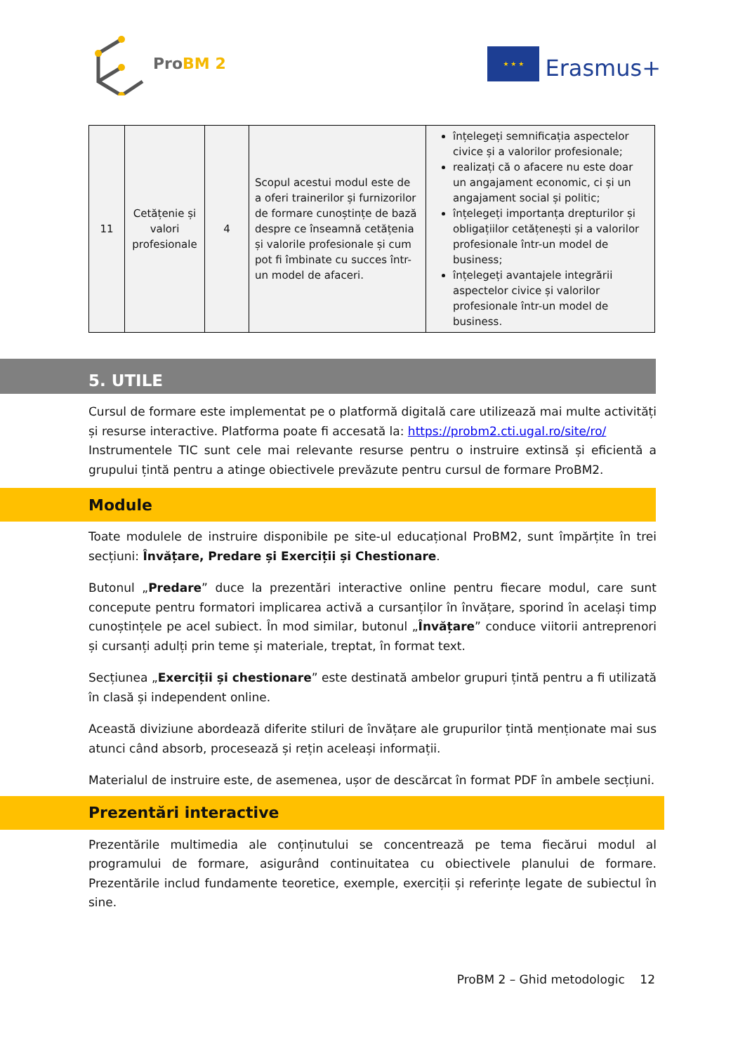ProBM 2
★ ★ ★
Erasmus+
| 11 | Cetățenie și valori profesionale | 4 | Scopul acestui modul este de a oferi trainerilor și furnizorilor de formare cunoștințe de bază despre ce înseamnă cetățenia și valorile profesionale și cum pot fi îmbinate cu succes într-un model de afaceri. | înțelegeți semnificația aspectelor civice și a valorilor profesionale; realizați că o afacere nu este doar un angajament economic, ci și un angajament social și politic; înțelegeți importanța drepturilor și obligațiilor cetățenești și a valorilor profesionale într-un model de business; înțelegeți avantajele integrării aspectelor civice și valorilor profesionale într-un model de business. |
5. UTILE
Cursul de formare este implementat pe o platformă digitală care utilizează mai multe activități și resurse interactive. Platforma poate fi accesată la: https://probm2.cti.ugal.ro/site/ro/
Instrumentele TIC sunt cele mai relevante resurse pentru o instruire extinsă și eficientă a grupului țintă pentru a atinge obiectivele prevăzute pentru cursul de formare ProBM2.
Module
Toate modulele de instruire disponibile pe site-ul educațional ProBM2, sunt împărțite în trei secțiuni: Învățare, Predare și Exerciții și Chestionare.
Butonul „Predare” duce la prezentări interactive online pentru fiecare modul, care sunt concepute pentru formatori implicarea activă a cursanților în învățare, sporind în același timp cunoștințele pe acel subiect. În mod similar, butonul „Învățare” conduce viitorii antreprenori și cursanți adulți prin teme și materiale, treptat, în format text.
Secțiunea „Exerciții și chestionare” este destinată ambelor grupuri țintă pentru a fi utilizată în clasă și independent online.
Această diviziune abordează diferite stiluri de învățare ale grupurilor țintă menționate mai sus atunci când absorb, procesează și rețin aceleași informații.
Materialul de instruire este, de asemenea, ușor de descărcat în format PDF în ambele secțiuni.
Prezentări interactive
Prezentările multimedia ale conținutului se concentrează pe tema fiecărui modul al programului de formare, asigurând continuitatea cu obiectivele planului de formare. Prezentările includ fundamente teoretice, exemple, exerciții și referințe legate de subiectul în sine.
ProBM 2 – Ghid metodologic 12